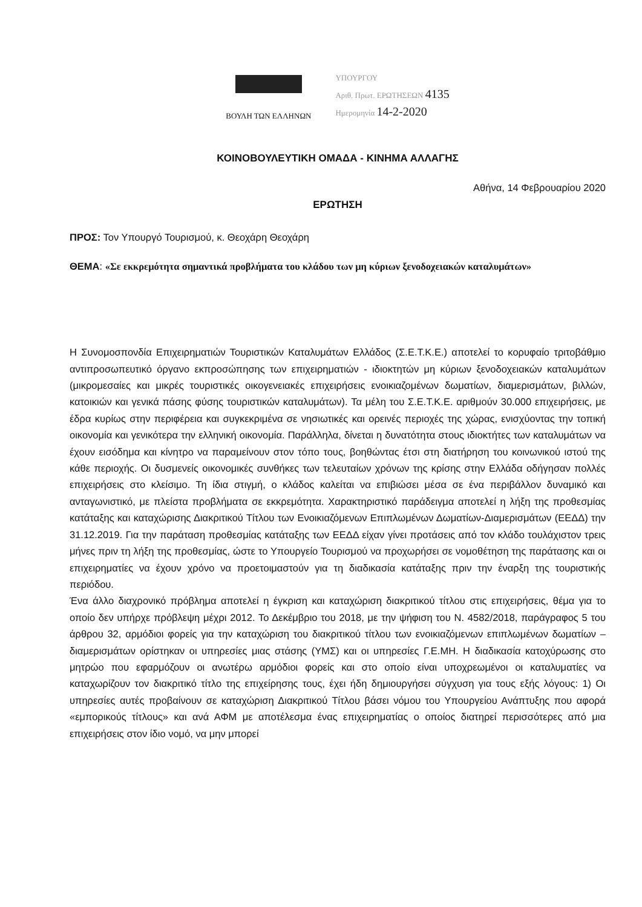ΒΟΥΛΗ ΤΩΝ ΕΛΛΗΝΩΝ
ΥΠΟΥΡΓΟΥ
Αριθ. Πρωτ. ΕΡΩΤΗΣΕΩΝ 4135
Ημερομηνία 14-2-2020
ΚΟΙΝΟΒΟΥΛΕΥΤΙΚΗ ΟΜΑΔΑ - ΚΙΝΗΜΑ ΑΛΛΑΓΗΣ
Αθήνα, 14 Φεβρουαρίου 2020
ΕΡΩΤΗΣΗ
ΠΡΟΣ: Τον Υπουργό Τουρισμού, κ. Θεοχάρη Θεοχάρη
ΘΕΜΑ: «Σε εκκρεμότητα σημαντικά προβλήματα του κλάδου των μη κύριων ξενοδοχειακών καταλυμάτων»
Η Συνομοσπονδία Επιχειρηματιών Τουριστικών Καταλυμάτων Ελλάδος (Σ.Ε.Τ.Κ.Ε.) αποτελεί το κορυφαίο τριτοβάθμιο αντιπροσωπευτικό όργανο εκπροσώπησης των επιχειρηματιών - ιδιοκτητών μη κύριων ξενοδοχειακών καταλυμάτων (μικρομεσαίες και μικρές τουριστικές οικογενειακές επιχειρήσεις ενοικιαζομένων δωματίων, διαμερισμάτων, βιλλών, κατοικιών και γενικά πάσης φύσης τουριστικών καταλυμάτων). Τα μέλη του Σ.Ε.Τ.Κ.Ε. αριθμούν 30.000 επιχειρήσεις, με έδρα κυρίως στην περιφέρεια και συγκεκριμένα σε νησιωτικές και ορεινές περιοχές της χώρας, ενισχύοντας την τοπική οικονομία και γενικότερα την ελληνική οικονομία. Παράλληλα, δίνεται η δυνατότητα στους ιδιοκτήτες των καταλυμάτων να έχουν εισόδημα και κίνητρο να παραμείνουν στον τόπο τους, βοηθώντας έτσι στη διατήρηση του κοινωνικού ιστού της κάθε περιοχής. Οι δυσμενείς οικονομικές συνθήκες των τελευταίων χρόνων της κρίσης στην Ελλάδα οδήγησαν πολλές επιχειρήσεις στο κλείσιμο. Τη ίδια στιγμή, ο κλάδος καλείται να επιβιώσει μέσα σε ένα περιβάλλον δυναμικό και ανταγωνιστικό, με πλείστα προβλήματα σε εκκρεμότητα. Χαρακτηριστικό παράδειγμα αποτελεί η λήξη της προθεσμίας κατάταξης και καταχώρισης Διακριτικού Τίτλου των Ενοικιαζόμενων Επιπλωμένων Δωματίων-Διαμερισμάτων (ΕΕΔΔ) την 31.12.2019. Για την παράταση προθεσμίας κατάταξης των ΕΕΔΔ είχαν γίνει προτάσεις από τον κλάδο τουλάχιστον τρεις μήνες πριν τη λήξη της προθεσμίας, ώστε το Υπουργείο Τουρισμού να προχωρήσει σε νομοθέτηση της παράτασης και οι επιχειρηματίες να έχουν χρόνο να προετοιμαστούν για τη διαδικασία κατάταξης πριν την έναρξη της τουριστικής περιόδου.
Ένα άλλο διαχρονικό πρόβλημα αποτελεί η έγκριση και καταχώριση διακριτικού τίτλου στις επιχειρήσεις, θέμα για το οποίο δεν υπήρχε πρόβλεψη μέχρι 2012. Το Δεκέμβριο του 2018, με την ψήφιση του Ν. 4582/2018, παράγραφος 5 του άρθρου 32, αρμόδιοι φορείς για την καταχώριση του διακριτικού τίτλου των ενοικιαζόμενων επιπλωμένων δωματίων – διαμερισμάτων ορίστηκαν οι υπηρεσίες μιας στάσης (ΥΜΣ) και οι υπηρεσίες Γ.Ε.ΜΗ. Η διαδικασία κατοχύρωσης στο μητρώο που εφαρμόζουν οι ανωτέρω αρμόδιοι φορείς και στο οποίο είναι υποχρεωμένοι οι καταλυματίες να καταχωρίζουν τον διακριτικό τίτλο της επιχείρησης τους, έχει ήδη δημιουργήσει σύγχυση για τους εξής λόγους: 1) Οι υπηρεσίες αυτές προβαίνουν σε καταχώριση Διακριτικού Τίτλου βάσει νόμου του Υπουργείου Ανάπτυξης που αφορά «εμπορικούς τίτλους» και ανά ΑΦΜ με αποτέλεσμα ένας επιχειρηματίας ο οποίος διατηρεί περισσότερες από μια επιχειρήσεις στον ίδιο νομό, να μην μπορεί